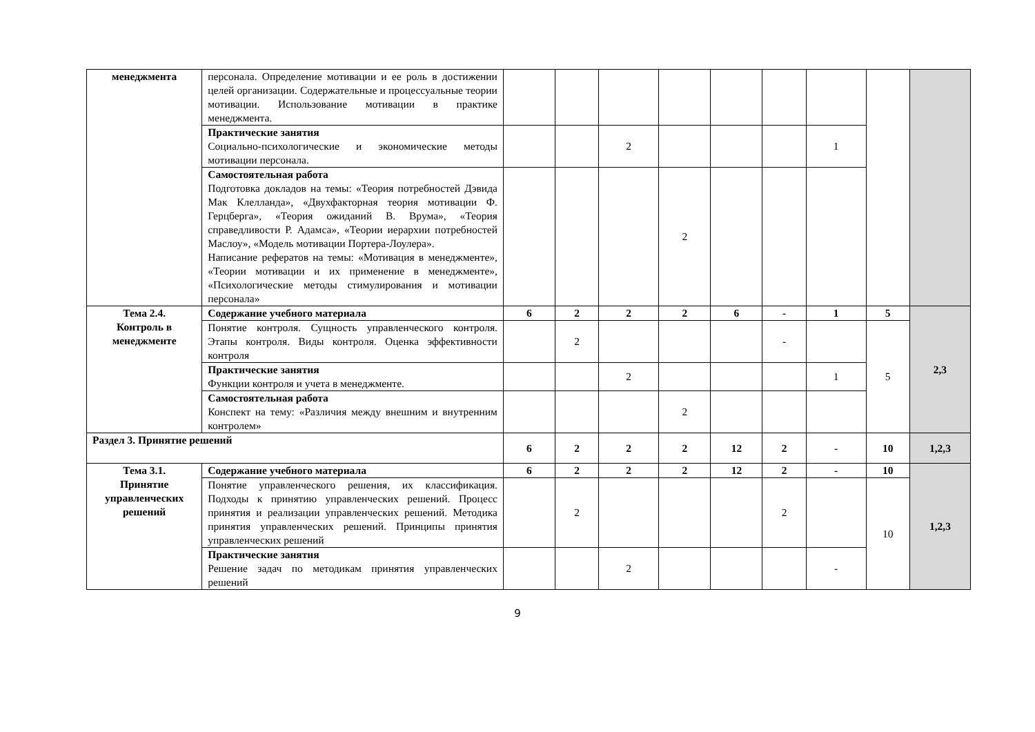| менеджмента | персонала. Определение мотивации и ее роль в достижении целей организации. Содержательные и процессуальные теории мотивации. Использование мотивации в практике менеджмента. | | | | | | | | | |
| | Практические занятия Социально-психологические и экономические методы мотивации персонала. | | | 2 | | | | 1 | | |
| | Самостоятельная работа Подготовка докладов на темы: «Теория потребностей Дэвида Мак Клелланда», «Двухфакторная теория мотивации Ф. Герцберга», «Теория ожиданий В. Врума», «Теория справедливости Р. Адамса», «Теории иерархии потребностей Маслоу», «Модель мотивации Портера-Лоулера». Написание рефератов на темы: «Мотивация в менеджменте», «Теории мотивации и их применение в менеджменте», «Психологические методы стимулирования и мотивации персонала» | | | | 2 | | | | | |
| Тема 2.4. Контроль в менеджменте | Содержание учебного материала | 6 | 2 | 2 | 2 | 6 | - | 1 | 5 | 2,3 |
| | Понятие контроля. Сущность управленческого контроля. Этапы контроля. Виды контроля. Оценка эффективности контроля | | 2 | | | | - | | 5 | |
| | Практические занятия Функции контроля и учета в менеджменте. | | | 2 | | | | 1 | | |
| | Самостоятельная работа Конспект на тему: «Различия между внешним и внутренним контролем» | | | | 2 | | | | | |
| Раздел 3. Принятие решений | | 6 | 2 | 2 | 2 | 12 | 2 | - | 10 | 1,2,3 |
| Тема 3.1. Принятие управленческих решений | Содержание учебного материала | 6 | 2 | 2 | 2 | 12 | 2 | - | 10 | 1,2,3 |
| | Понятие управленческого решения, их классификация. Подходы к принятию управленческих решений. Процесс принятия и реализации управленческих решений. Методика принятия управленческих решений. Принципы принятия управленческих решений | | 2 | | | | 2 | | 10 | |
| | Практические занятия Решение задач по методикам принятия управленческих решений | | | 2 | | | | - | | |
9